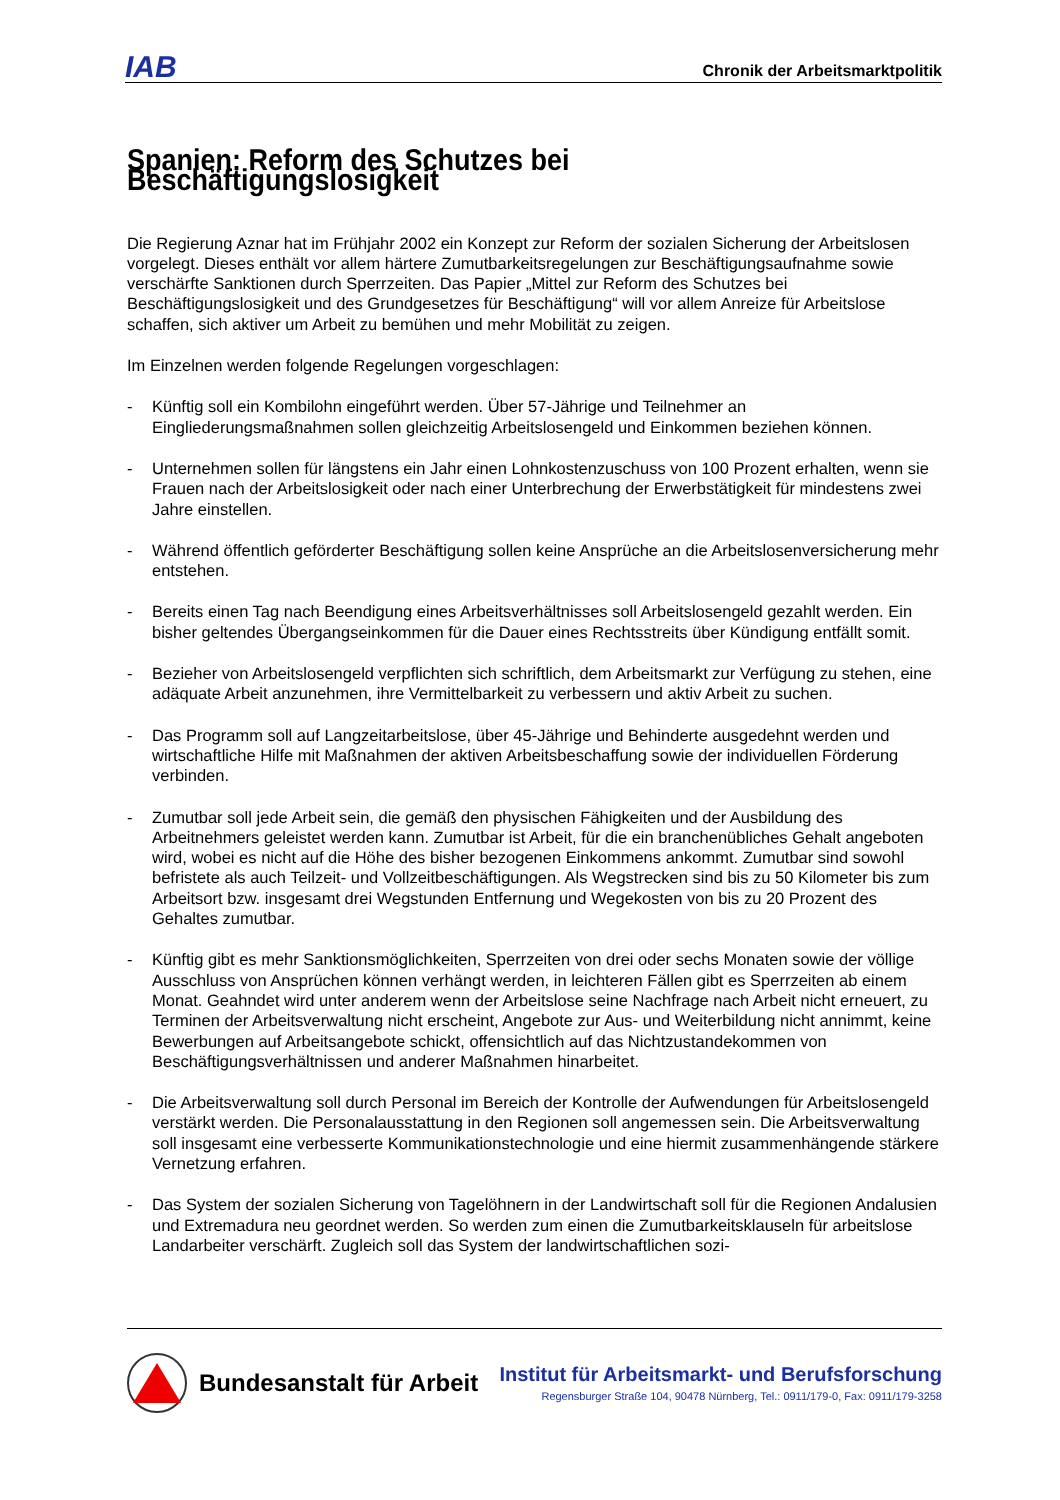IAB
Chronik der Arbeitsmarktpolitik
Spanien: Reform des Schutzes bei Beschäftigungslosigkeit
Die Regierung Aznar hat im Frühjahr 2002 ein Konzept zur Reform der sozialen Sicherung der Arbeitslosen vorgelegt. Dieses enthält vor allem härtere Zumutbarkeitsregelungen zur Beschäftigungsaufnahme sowie verschärfte Sanktionen durch Sperrzeiten. Das Papier „Mittel zur Reform des Schutzes bei Beschäftigungslosigkeit und des Grundgesetzes für Beschäftigung“ will vor allem Anreize für Arbeitslose schaffen, sich aktiver um Arbeit zu bemühen und mehr Mobilität zu zeigen.
Im Einzelnen werden folgende Regelungen vorgeschlagen:
- Künftig soll ein Kombilohn eingeführt werden. Über 57-Jährige und Teilnehmer an Eingliederungsmaßnahmen sollen gleichzeitig Arbeitslosengeld und Einkommen beziehen können.
- Unternehmen sollen für längstens ein Jahr einen Lohnkostenzuschuss von 100 Prozent erhalten, wenn sie Frauen nach der Arbeitslosigkeit oder nach einer Unterbrechung der Erwerbstätigkeit für mindestens zwei Jahre einstellen.
- Während öffentlich geförderter Beschäftigung sollen keine Ansprüche an die Arbeitslosenversicherung mehr entstehen.
- Bereits einen Tag nach Beendigung eines Arbeitsverhältnisses soll Arbeitslosengeld gezahlt werden. Ein bisher geltendes Übergangseinkommen für die Dauer eines Rechtsstreits über Kündigung entfällt somit.
- Bezieher von Arbeitslosengeld verpflichten sich schriftlich, dem Arbeitsmarkt zur Verfügung zu stehen, eine adäquate Arbeit anzunehmen, ihre Vermittelbarkeit zu verbessern und aktiv Arbeit zu suchen.
- Das Programm soll auf Langzeitarbeitslose, über 45-Jährige und Behinderte ausgedehnt werden und wirtschaftliche Hilfe mit Maßnahmen der aktiven Arbeitsbeschaffung sowie der individuellen Förderung verbinden.
- Zumutbar soll jede Arbeit sein, die gemäß den physischen Fähigkeiten und der Ausbildung des Arbeitnehmers geleistet werden kann. Zumutbar ist Arbeit, für die ein branchenübliches Gehalt angeboten wird, wobei es nicht auf die Höhe des bisher bezogenen Einkommens ankommt. Zumutbar sind sowohl befristete als auch Teilzeit- und Vollzeitbeschäftigungen. Als Wegstrecken sind bis zu 50 Kilometer bis zum Arbeitsort bzw. insgesamt drei Wegstunden Entfernung und Wegekosten von bis zu 20 Prozent des Gehaltes zumutbar.
- Künftig gibt es mehr Sanktionsmöglichkeiten, Sperrzeiten von drei oder sechs Monaten sowie der völlige Ausschluss von Ansprüchen können verhängt werden, in leichteren Fällen gibt es Sperrzeiten ab einem Monat. Geahndet wird unter anderem wenn der Arbeitslose seine Nachfrage nach Arbeit nicht erneuert, zu Terminen der Arbeitsverwaltung nicht erscheint, Angebote zur Aus- und Weiterbildung nicht annimmt, keine Bewerbungen auf Arbeitsangebote schickt, offensichtlich auf das Nichtzustandekommen von Beschäftigungsverhältnissen und anderer Maßnahmen hinarbeitet.
- Die Arbeitsverwaltung soll durch Personal im Bereich der Kontrolle der Aufwendungen für Arbeitslosengeld verstärkt werden. Die Personalausstattung in den Regionen soll angemessen sein. Die Arbeitsverwaltung soll insgesamt eine verbesserte Kommunikationstechnologie und eine hiermit zusammenhängende stärkere Vernetzung erfahren.
- Das System der sozialen Sicherung von Tagelöhnern in der Landwirtschaft soll für die Regionen Andalusien und Extremadura neu geordnet werden. So werden zum einen die Zumutbarkeitsklauseln für arbeitslose Landarbeiter verschärft. Zugleich soll das System der landwirtschaftlichen sozi-
Bundesanstalt für Arbeit
Institut für Arbeitsmarkt- und Berufsforschung
Regensburger Straße 104, 90478 Nürnberg, Tel.: 0911/179-0, Fax: 0911/179-3258